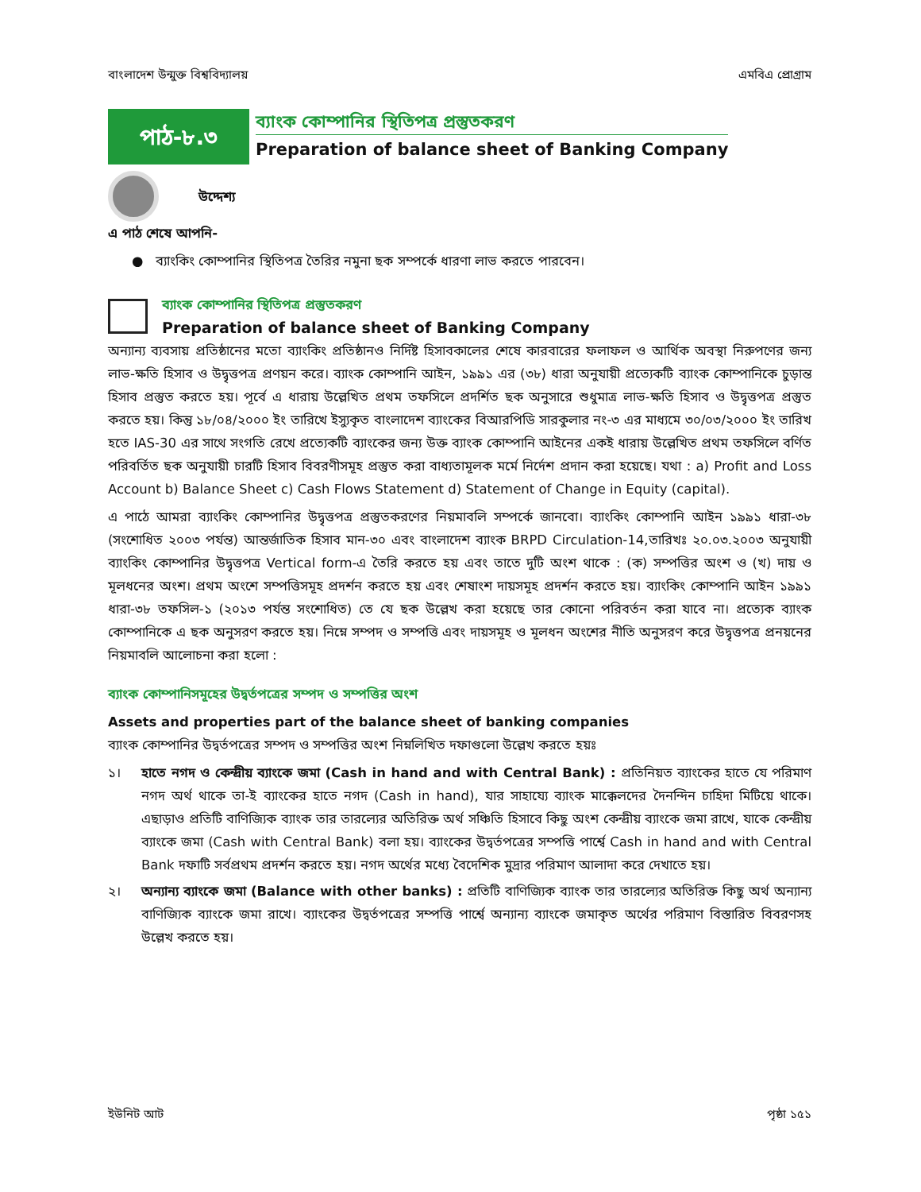বাংলাদেশ উন্মুক্ত বিশ্ববিদ্যালয় এমবিএ প্রোগ্রাম
পাঠ-৮.৩
ব্যাংক কোম্পানির স্থিতিপত্র প্রস্তুতকরণ
Preparation of balance sheet of Banking Company
উদ্দেশ্য
এ পাঠ শেষে আপনি-
● ব্যাংকিং কোম্পানির স্থিতিপত্র তৈরির নমুনা ছক সম্পর্কে ধারণা লাভ করতে পারবেন।
ব্যাংক কোম্পানির স্থিতিপত্র প্রস্তুতকরণ
Preparation of balance sheet of Banking Company
অন্যান্য ব্যবসায় প্রতিষ্ঠানের মতো ব্যাংকিং প্রতিষ্ঠানও নির্দিষ্ট হিসাবকালের শেষে কারবারের ফলাফল ও আর্থিক অবস্থা নিরুপণের জন্য লাভ-ক্ষতি হিসাব ও উদ্বৃত্তপত্র প্রণয়ন করে। ব্যাংক কোম্পানি আইন, ১৯৯১ এর (৩৮) ধারা অনুযায়ী প্রত্যেকটি ব্যাংক কোম্পানিকে চুড়ান্ত হিসাব প্রস্তুত করতে হয়। পূর্বে এ ধারায় উল্লেখিত প্রথম তফসিলে প্রদর্শিত ছক অনুসারে শুধুমাত্র লাভ-ক্ষতি হিসাব ও উদ্বৃত্তপত্র প্রস্তুত করতে হয়। কিন্তু ১৮/০৪/২০০০ ইং তারিখে ইস্যুকৃত বাংলাদেশ ব্যাংকের বিআরপিডি সারকুলার নং-৩ এর মাধ্যমে ৩০/০৩/২০০০ ইং তারিখ হতে IAS-30 এর সাথে সংগতি রেখে প্রত্যেকটি ব্যাংকের জন্য উক্ত ব্যাংক কোম্পানি আইনের একই ধারায় উল্লেখিত প্রথম তফসিলে বর্ণিত পরিবর্তিত ছক অনুযায়ী চারটি হিসাব বিবরণীসমূহ প্রস্তুত করা বাধ্যতামূলক মর্মে নির্দেশ প্রদান করা হয়েছে। যথা : a) Profit and Loss Account b) Balance Sheet c) Cash Flows Statement d) Statement of Change in Equity (capital).
এ পাঠে আমরা ব্যাংকিং কোম্পানির উদ্বৃত্তপত্র প্রস্তুতকরণের নিয়মাবলি সম্পর্কে জানবো। ব্যাংকিং কোম্পানি আইন ১৯৯১ ধারা-৩৮ (সংশোধিত ২০০৩ পর্যন্ত) আন্তর্জাতিক হিসাব মান-৩০ এবং বাংলাদেশ ব্যাংক BRPD Circulation-14,তারিখঃ ২০.০৩.২০০৩ অনুযায়ী ব্যাংকিং কোম্পানির উদ্বৃত্তপত্র Vertical form-এ তৈরি করতে হয় এবং তাতে দুটি অংশ থাকে : (ক) সম্পত্তির অংশ ও (খ) দায় ও মূলধনের অংশ। প্রথম অংশে সম্পত্তিসমূহ প্রদর্শন করতে হয় এবং শেষাংশ দায়সমূহ প্রদর্শন করতে হয়। ব্যাংকিং কোম্পানি আইন ১৯৯১ ধারা-৩৮ তফসিল-১ (২০১৩ পর্যন্ত সংশোধিত) তে যে ছক উল্লেখ করা হয়েছে তার কোনো পরিবর্তন করা যাবে না। প্রত্যেক ব্যাংক কোম্পানিকে এ ছক অনুসরণ করতে হয়। নিম্নে সম্পদ ও সম্পত্তি এবং দায়সমূহ ও মূলধন অংশের নীতি অনুসরণ করে উদ্বৃত্তপত্র প্রনয়নের নিয়মাবলি আলোচনা করা হলো :
ব্যাংক কোম্পানিসমূহের উদ্বর্তপত্রের সম্পদ ও সম্পত্তির অংশ
Assets and properties part of the balance sheet of banking companies
ব্যাংক কোম্পানির উদ্বর্তপত্রের সম্পদ ও সম্পত্তির অংশ নিম্নলিখিত দফাগুলো উল্লেখ করতে হয়ঃ
১। হাতে নগদ ও কেন্দ্রীয় ব্যাংকে জমা (Cash in hand and with Central Bank) : প্রতিনিয়ত ব্যাংকের হাতে যে পরিমাণ নগদ অর্থ থাকে তা-ই ব্যাংকের হাতে নগদ (Cash in hand), যার সাহায্যে ব্যাংক মাক্কেলদের দৈনন্দিন চাহিদা মিটিয়ে থাকে। এছাড়াও প্রতিটি বাণিজ্যিক ব্যাংক তার তারল্যের অতিরিক্ত অর্থ সঞ্চিতি হিসাবে কিছু অংশ কেন্দ্রীয় ব্যাংকে জমা রাখে, যাকে কেন্দ্রীয় ব্যাংকে জমা (Cash with Central Bank) বলা হয়। ব্যাংকের উদ্বর্তপত্রের সম্পত্তি পার্শ্বে Cash in hand and with Central Bank দফাটি সর্বপ্রথম প্রদর্শন করতে হয়। নগদ অর্থের মধ্যে বৈদেশিক মুদ্রার পরিমাণ আলাদা করে দেখাতে হয়।
২। অন্যান্য ব্যাংকে জমা (Balance with other banks) : প্রতিটি বাণিজ্যিক ব্যাংক তার তারল্যের অতিরিক্ত কিছু অর্থ অন্যান্য বাণিজ্যিক ব্যাংকে জমা রাখে। ব্যাংকের উদ্বর্তপত্রের সম্পত্তি পার্শ্বে অন্যান্য ব্যাংকে জমাকৃত অর্থের পরিমাণ বিস্তারিত বিবরণসহ উল্লেখ করতে হয়।
ইউনিট আট পৃষ্ঠা ১৫১